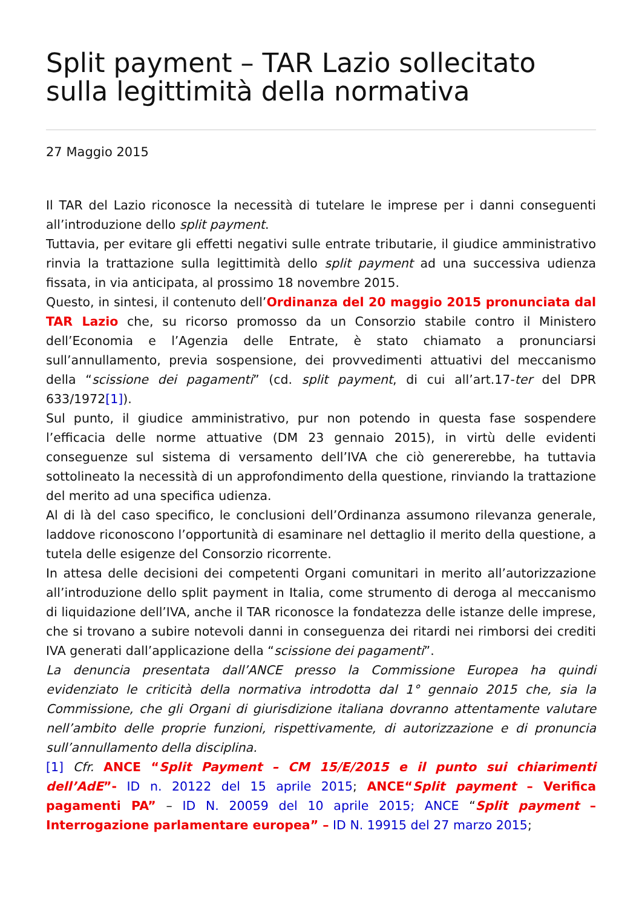Split payment – TAR Lazio sollecitato sulla legittimità della normativa
27 Maggio 2015
Il TAR del Lazio riconosce la necessità di tutelare le imprese per i danni conseguenti all’introduzione dello split payment.
Tuttavia, per evitare gli effetti negativi sulle entrate tributarie, il giudice amministrativo rinvia la trattazione sulla legittimità dello split payment ad una successiva udienza fissata, in via anticipata, al prossimo 18 novembre 2015.
Questo, in sintesi, il contenuto dell’Ordinanza del 20 maggio 2015 pronunciata dal TAR Lazio che, su ricorso promosso da un Consorzio stabile contro il Ministero dell’Economia e l’Agenzia delle Entrate, è stato chiamato a pronunciarsi sull’annullamento, previa sospensione, dei provvedimenti attuativi del meccanismo della “scissione dei pagamenti” (cd. split payment, di cui all’art.17-ter del DPR 633/1972[1]).
Sul punto, il giudice amministrativo, pur non potendo in questa fase sospendere l’efficacia delle norme attuative (DM 23 gennaio 2015), in virtù delle evidenti conseguenze sul sistema di versamento dell’IVA che ciò genererebbe, ha tuttavia sottolineato la necessità di un approfondimento della questione, rinviando la trattazione del merito ad una specifica udienza.
Al di là del caso specifico, le conclusioni dell’Ordinanza assumono rilevanza generale, laddove riconoscono l’opportunità di esaminare nel dettaglio il merito della questione, a tutela delle esigenze del Consorzio ricorrente.
In attesa delle decisioni dei competenti Organi comunitari in merito all’autorizzazione all’introduzione dello split payment in Italia, come strumento di deroga al meccanismo di liquidazione dell’IVA, anche il TAR riconosce la fondatezza delle istanze delle imprese, che si trovano a subire notevoli danni in conseguenza dei ritardi nei rimborsi dei crediti IVA generati dall’applicazione della “scissione dei pagamenti”.
La denuncia presentata dall’ANCE presso la Commissione Europea ha quindi evidenziato le criticità della normativa introdotta dal 1° gennaio 2015 che, sia la Commissione, che gli Organi di giurisdizione italiana dovranno attentamente valutare nell’ambito delle proprie funzioni, rispettivamente, di autorizzazione e di pronuncia sull’annullamento della disciplina.
[1] Cfr. ANCE “Split Payment – CM 15/E/2015 e il punto sui chiarimenti dell’AdE”- ID n. 20122 del 15 aprile 2015; ANCE“Split payment – Verifica pagamenti PA” – ID N. 20059 del 10 aprile 2015; ANCE “Split payment – Interrogazione parlamentare europea” – ID N. 19915 del 27 marzo 2015;